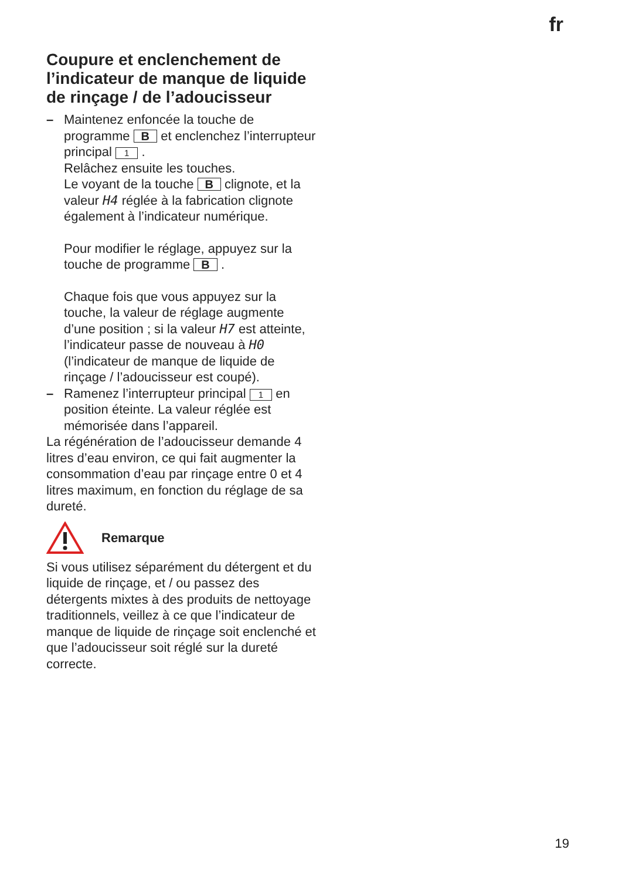fr
Coupure et enclenchement de l’indicateur de manque de liquide de rinçage / de l’adoucisseur
– Maintenez enfoncée la touche de programme B et enclenchez l’interrupteur principal 1 .
Relâchez ensuite les touches.
Le voyant de la touche B clignote, et la valeur H4 réglée à la fabrication clignote également à l’indicateur numérique.
Pour modifier le réglage, appuyez sur la touche de programme B .
Chaque fois que vous appuyez sur la touche, la valeur de réglage augmente d’une position ; si la valeur H7 est atteinte, l’indicateur passe de nouveau à H0 (l’indicateur de manque de liquide de rinçage / l’adoucisseur est coupé).
– Ramenez l’interrupteur principal 1 en position éteinte. La valeur réglée est mémorisée dans l’appareil.
La régénération de l’adoucisseur demande 4 litres d’eau environ, ce qui fait augmenter la consommation d’eau par rinçage entre 0 et 4 litres maximum, en fonction du réglage de sa dureté.
Remarque
Si vous utilisez séparément du détergent et du liquide de rinçage, et / ou passez des détergents mixtes à des produits de nettoyage traditionnels, veillez à ce que l’indicateur de manque de liquide de rinçage soit enclenché et que l’adoucisseur soit réglé sur la dureté correcte.
19